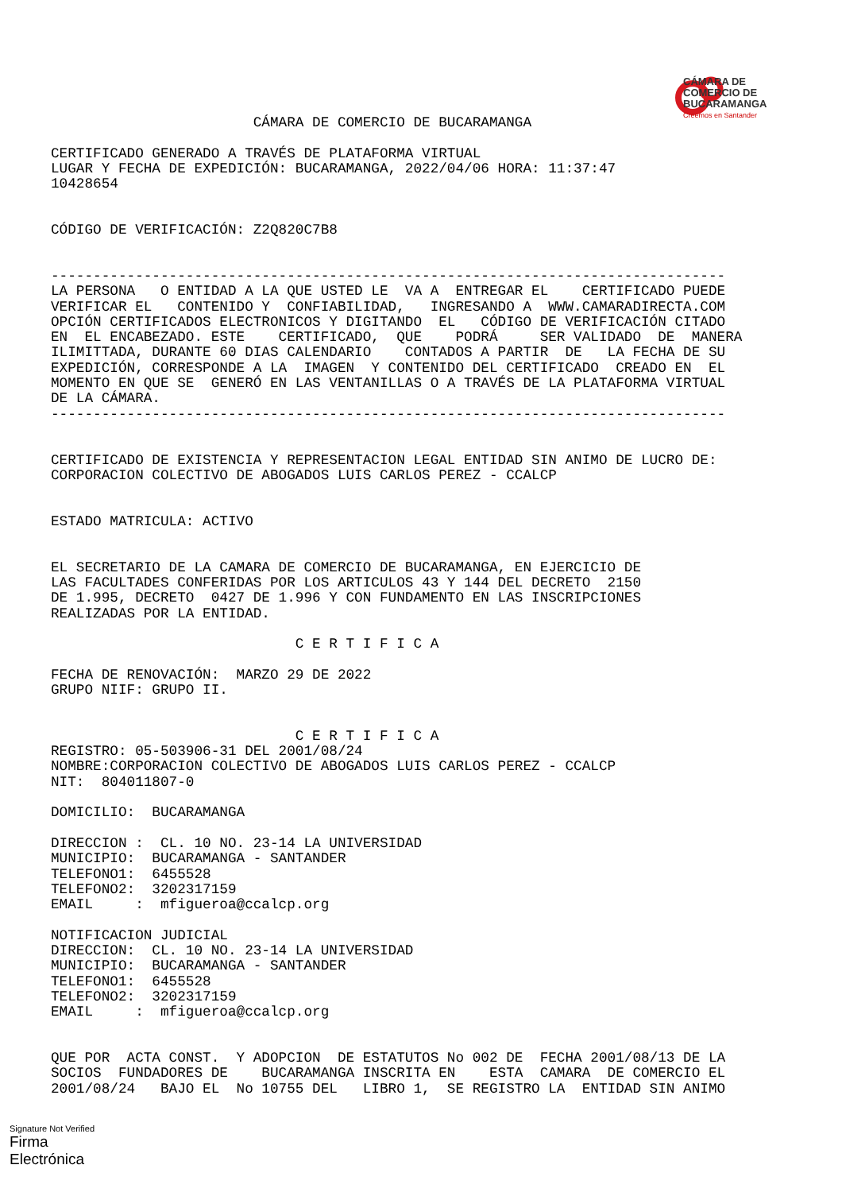CÁMARA DE
COMERCIO DE
BUCARAMANGA
Creemos en Santander
                        CÁMARA DE COMERCIO DE BUCARAMANGA

CERTIFICADO GENERADO A TRAVÉS DE PLATAFORMA VIRTUAL
LUGAR Y FECHA DE EXPEDICIÓN: BUCARAMANGA, 2022/04/06 HORA: 11:37:47
10428654


CÓDIGO DE VERIFICACIÓN: Z2Q820C7B8


--------------------------------------------------------------------------------
LA PERSONA   O ENTIDAD A LA QUE USTED LE  VA A  ENTREGAR EL    CERTIFICADO PUEDE
VERIFICAR EL   CONTENIDO Y  CONFIABILIDAD,   INGRESANDO A  WWW.CAMARADIRECTA.COM
OPCIÓN CERTIFICADOS ELECTRONICOS Y DIGITANDO  EL   CÓDIGO DE VERIFICACIÓN CITADO
EN  EL ENCABEZADO. ESTE    CERTIFICADO,  QUE    PODRÁ     SER VALIDADO  DE  MANERA
ILIMITTADA, DURANTE 60 DIAS CALENDARIO    CONTADOS A PARTIR  DE   LA FECHA DE SU
EXPEDICIÓN, CORRESPONDE A LA  IMAGEN  Y CONTENIDO DEL CERTIFICADO  CREADO EN  EL
MOMENTO EN QUE SE  GENERÓ EN LAS VENTANILLAS O A TRAVÉS DE LA PLATAFORMA VIRTUAL
DE LA CÁMARA.
--------------------------------------------------------------------------------


CERTIFICADO DE EXISTENCIA Y REPRESENTACION LEGAL ENTIDAD SIN ANIMO DE LUCRO DE:
CORPORACION COLECTIVO DE ABOGADOS LUIS CARLOS PEREZ - CCALCP


ESTADO MATRICULA: ACTIVO


EL SECRETARIO DE LA CAMARA DE COMERCIO DE BUCARAMANGA, EN EJERCICIO DE
LAS FACULTADES CONFERIDAS POR LOS ARTICULOS 43 Y 144 DEL DECRETO  2150
DE 1.995, DECRETO  0427 DE 1.996 Y CON FUNDAMENTO EN LAS INSCRIPCIONES
REALIZADAS POR LA ENTIDAD.

                             C E R T I F I C A

FECHA DE RENOVACIÓN:  MARZO 29 DE 2022
GRUPO NIIF: GRUPO II.


                             C E R T I F I C A
REGISTRO: 05-503906-31 DEL 2001/08/24
NOMBRE:CORPORACION COLECTIVO DE ABOGADOS LUIS CARLOS PEREZ - CCALCP
NIT:  804011807-0

DOMICILIO:  BUCARAMANGA

DIRECCION :  CL. 10 NO. 23-14 LA UNIVERSIDAD
MUNICIPIO:  BUCARAMANGA - SANTANDER
TELEFONO1:  6455528
TELEFONO2:  3202317159
EMAIL     :  mfigueroa@ccalcp.org

NOTIFICACION JUDICIAL
DIRECCION:  CL. 10 NO. 23-14 LA UNIVERSIDAD
MUNICIPIO:  BUCARAMANGA - SANTANDER
TELEFONO1:  6455528
TELEFONO2:  3202317159
EMAIL     :  mfigueroa@ccalcp.org


QUE POR  ACTA CONST.  Y ADOPCION  DE ESTATUTOS No 002 DE  FECHA 2001/08/13 DE LA
SOCIOS  FUNDADORES DE    BUCARAMANGA INSCRITA EN    ESTA  CAMARA  DE COMERCIO EL
2001/08/24   BAJO EL  No 10755 DEL   LIBRO 1,  SE REGISTRO LA  ENTIDAD SIN ANIMO
Signature Not Verified
Firma
Electrónica